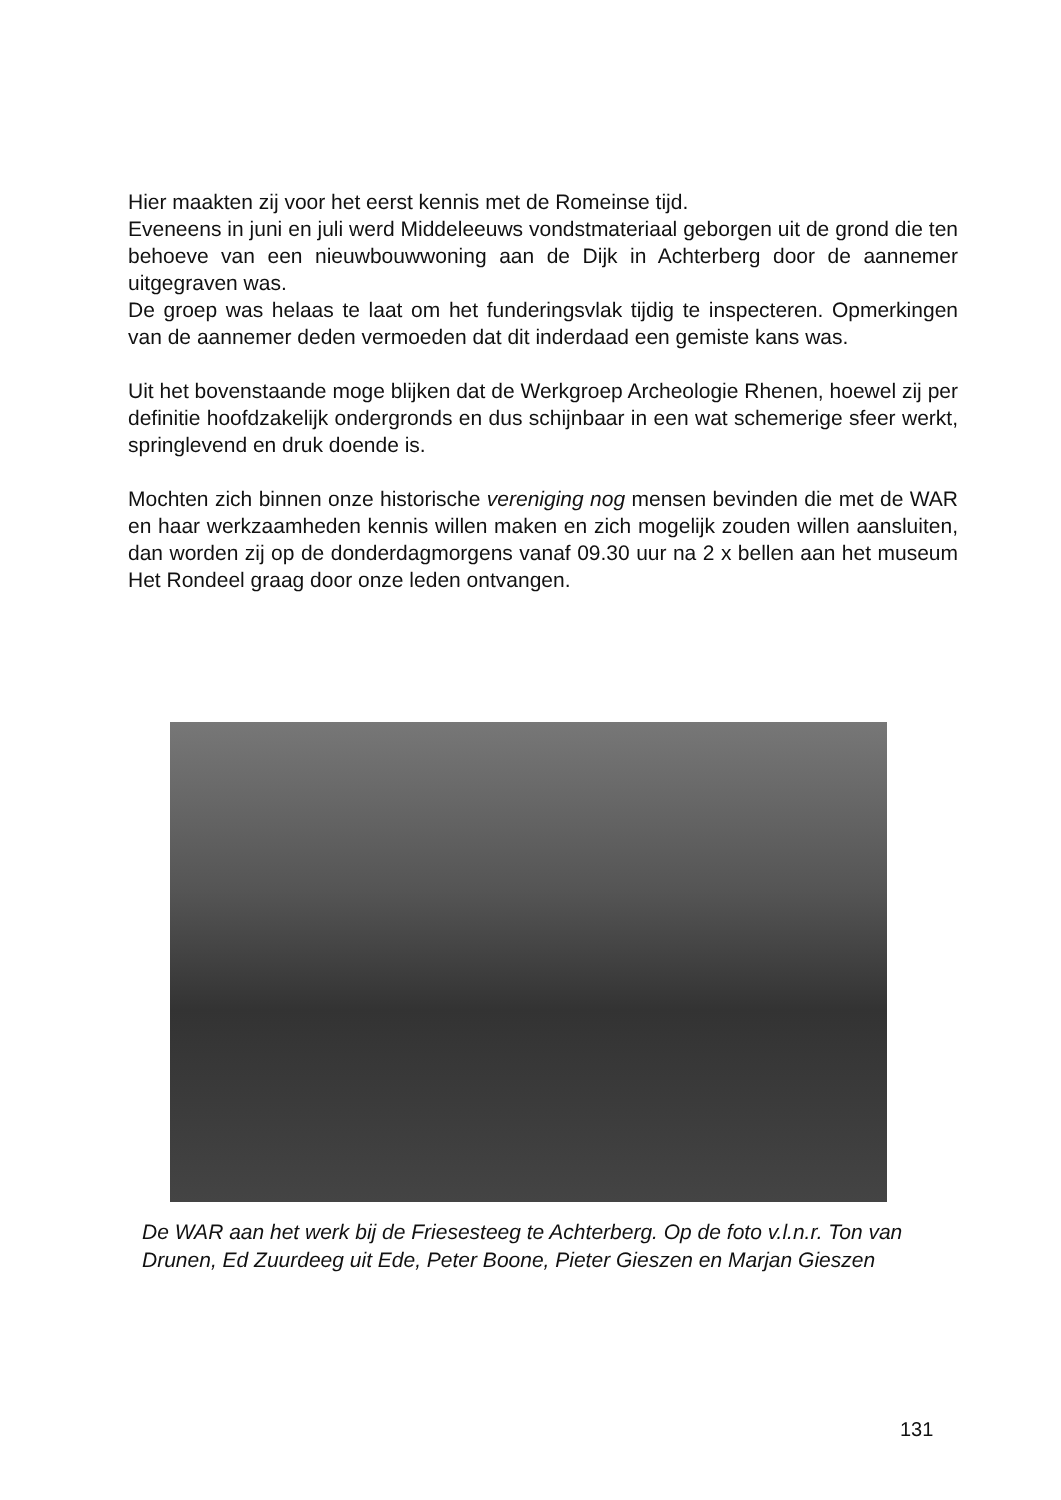Hier maakten zij voor het eerst kennis met de Romeinse tijd.
Eveneens in juni en juli werd Middeleeuws vondstmateriaal geborgen uit de grond die ten behoeve van een nieuwbouwwoning aan de Dijk in Achterberg door de aannemer uitgegraven was.
De groep was helaas te laat om het funderingsvlak tijdig te inspecteren. Opmerkingen van de aannemer deden vermoeden dat dit inderdaad een gemiste kans was.
Uit het bovenstaande moge blijken dat de Werkgroep Archeologie Rhenen, hoewel zij per definitie hoofdzakelijk ondergronds en dus schijnbaar in een wat schemerige sfeer werkt, springlevend en druk doende is.
Mochten zich binnen onze historische vereniging nog mensen bevinden die met de WAR en haar werkzaamheden kennis willen maken en zich mogelijk zouden willen aansluiten, dan worden zij op de donderdagmorgens vanaf 09.30 uur na 2 x bellen aan het museum Het Rondeel graag door onze leden ontvangen.
De WAR aan het werk bij de Friesesteeg te Achterberg. Op de foto v.l.n.r. Ton van Drunen, Ed Zuurdeeg uit Ede, Peter Boone, Pieter Gieszen en Marjan Gieszen
131